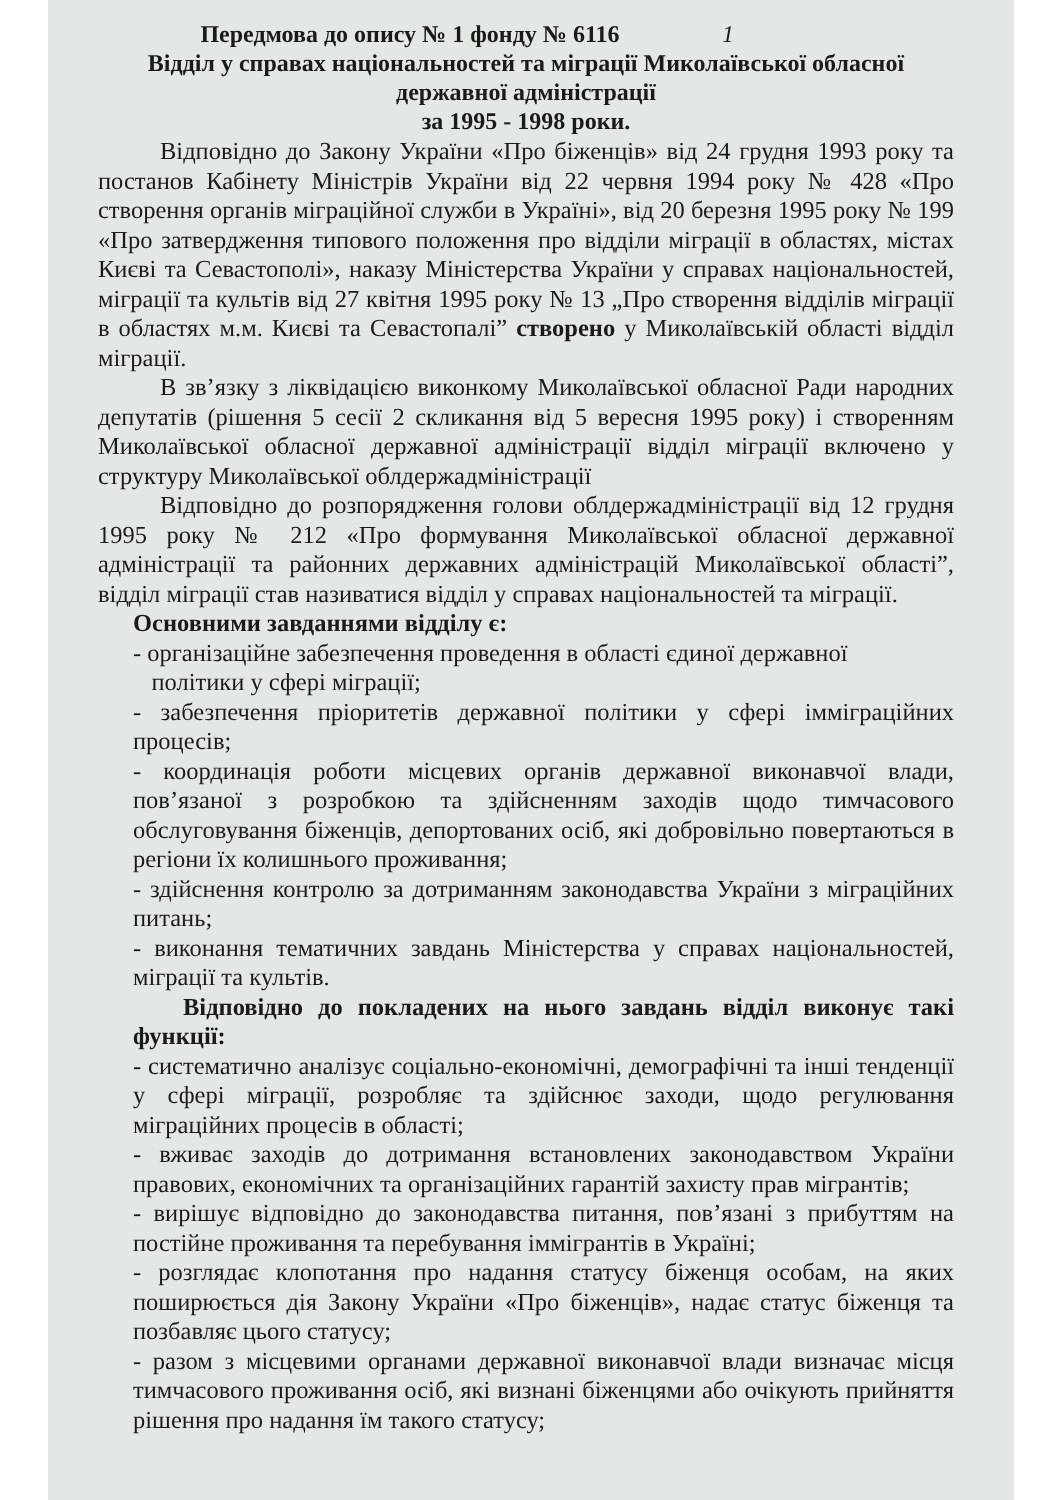1 Передмова до опису № 1 фонду № 6116
Відділ у справах національностей та міграції Миколаївської обласної державної адміністрації
за 1995 - 1998 роки.
Відповідно до Закону України «Про біженців» від 24 грудня 1993 року та постанов Кабінету Міністрів України від 22 червня 1994 року № 428 «Про створення органів міграційної служби в Україні», від 20 березня 1995 року № 199 «Про затвердження типового положення про відділи міграції в областях, містах Києві та Севастополі», наказу Міністерства України у справах національностей, міграції та культів від 27 квітня 1995 року № 13 „Про створення відділів міграції в областях м.м. Києві та Севастопалі” створено у Миколаївській області відділ міграції.
В зв’язку з ліквідацією виконкому Миколаївської обласної Ради народних депутатів (рішення 5 сесії 2 скликання від 5 вересня 1995 року) і створенням Миколаївської обласної державної адміністрації відділ міграції включено у структуру Миколаївської облдержадміністрації
Відповідно до розпорядження голови облдержадміністрації від 12 грудня 1995 року № 212 «Про формування Миколаївської обласної державної адміністрації та районних державних адміністрацій Миколаївської області”, відділ міграції став називатися відділ у справах національностей та міграції.
Основними завданнями відділу є:
- організаційне забезпечення проведення в області єдиної державної
політики у сфері міграції;
- забезпечення пріоритетів державної політики у сфері імміграційних процесів;
- координація роботи місцевих органів державної виконавчої влади, пов’язаної з розробкою та здійсненням заходів щодо тимчасового обслуговування біженців, депортованих осіб, які добровільно повертаються в регіони їх колишнього проживання;
- здійснення контролю за дотриманням законодавства України з міграційних питань;
- виконання тематичних завдань Міністерства у справах національностей, міграції та культів.
Відповідно до покладених на нього завдань відділ виконує такі функції:
- систематично аналізує соціально-економічні, демографічні та інші тенденції у сфері міграції, розробляє та здійснює заходи, щодо регулювання міграційних процесів в області;
- вживає заходів до дотримання встановлених законодавством України правових, економічних та організаційних гарантій захисту прав мігрантів;
- вирішує відповідно до законодавства питання, пов’язані з прибуттям на постійне проживання та перебування іммігрантів в Україні;
- розглядає клопотання про надання статусу біженця особам, на яких поширюється дія Закону України «Про біженців», надає статус біженця та позбавляє цього статусу;
- разом з місцевими органами державної виконавчої влади визначає місця тимчасового проживання осіб, які визнані біженцями або очікують прийняття рішення про надання їм такого статусу;